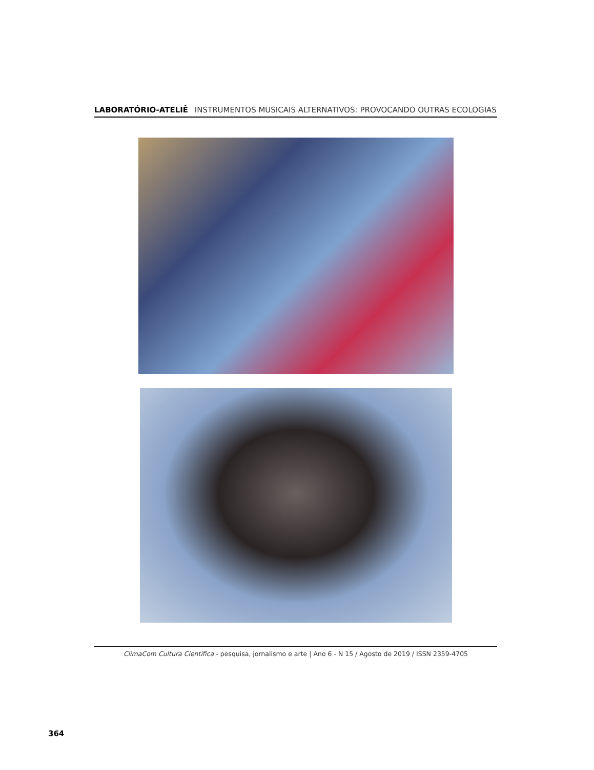LABORATÓRIO-ATELIÊ INSTRUMENTOS MUSICAIS ALTERNATIVOS: PROVOCANDO OUTRAS ECOLOGIAS
ClimaCom Cultura Científica - pesquisa, jornalismo e arte | Ano 6 - N 15 / Agosto de 2019 / ISSN 2359-4705
364